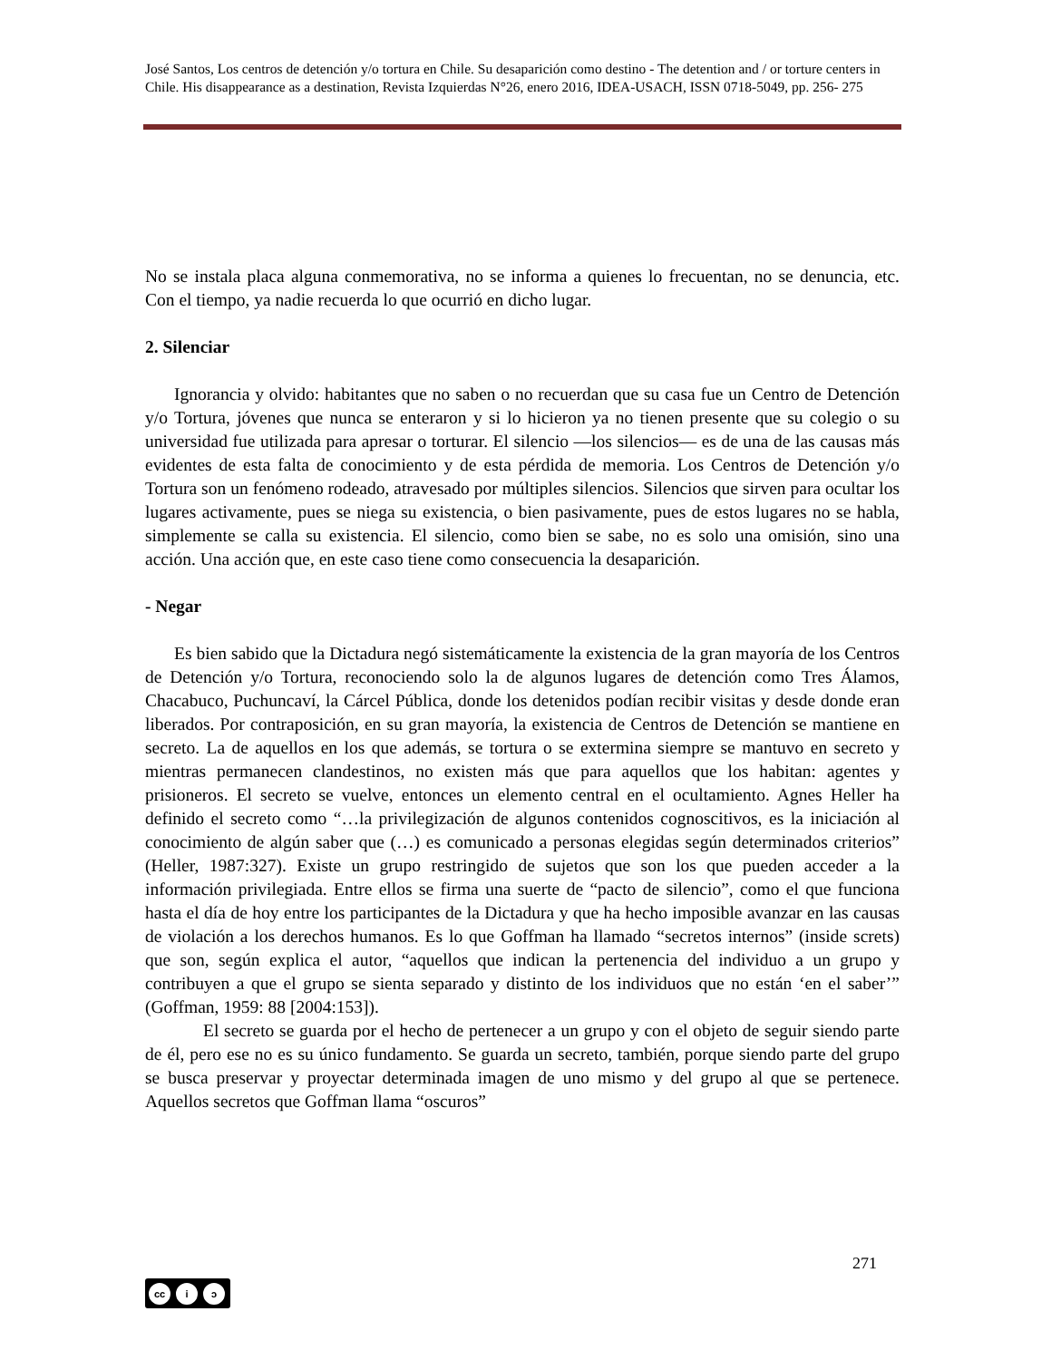José Santos, Los centros de detención y/o tortura en Chile. Su desaparición como destino - The detention and / or torture centers in Chile. His disappearance as a destination, Revista Izquierdas N°26, enero 2016, IDEA-USACH, ISSN 0718-5049, pp. 256- 275
No se instala placa alguna conmemorativa, no se informa a quienes lo frecuentan, no se denuncia, etc. Con el tiempo, ya nadie recuerda lo que ocurrió en dicho lugar.
2. Silenciar
Ignorancia y olvido: habitantes que no saben o no recuerdan que su casa fue un Centro de Detención y/o Tortura, jóvenes que nunca se enteraron y si lo hicieron ya no tienen presente que su colegio o su universidad fue utilizada para apresar o torturar. El silencio —los silencios— es de una de las causas más evidentes de esta falta de conocimiento y de esta pérdida de memoria. Los Centros de Detención y/o Tortura son un fenómeno rodeado, atravesado por múltiples silencios. Silencios que sirven para ocultar los lugares activamente, pues se niega su existencia, o bien pasivamente, pues de estos lugares no se habla, simplemente se calla su existencia. El silencio, como bien se sabe, no es solo una omisión, sino una acción. Una acción que, en este caso tiene como consecuencia la desaparición.
- Negar
Es bien sabido que la Dictadura negó sistemáticamente la existencia de la gran mayoría de los Centros de Detención y/o Tortura, reconociendo solo la de algunos lugares de detención como Tres Álamos, Chacabuco, Puchuncaví, la Cárcel Pública, donde los detenidos podían recibir visitas y desde donde eran liberados. Por contraposición, en su gran mayoría, la existencia de Centros de Detención se mantiene en secreto. La de aquellos en los que además, se tortura o se extermina siempre se mantuvo en secreto y mientras permanecen clandestinos, no existen más que para aquellos que los habitan: agentes y prisioneros. El secreto se vuelve, entonces un elemento central en el ocultamiento. Agnes Heller ha definido el secreto como “…la privilegización de algunos contenidos cognoscitivos, es la iniciación al conocimiento de algún saber que (…) es comunicado a personas elegidas según determinados criterios” (Heller, 1987:327). Existe un grupo restringido de sujetos que son los que pueden acceder a la información privilegiada. Entre ellos se firma una suerte de “pacto de silencio”, como el que funciona hasta el día de hoy entre los participantes de la Dictadura y que ha hecho imposible avanzar en las causas de violación a los derechos humanos. Es lo que Goffman ha llamado “secretos internos” (inside screts) que son, según explica el autor, “aquellos que indican la pertenencia del individuo a un grupo y contribuyen a que el grupo se sienta separado y distinto de los individuos que no están ‘en el saber’” (Goffman, 1959: 88 [2004:153]).
El secreto se guarda por el hecho de pertenecer a un grupo y con el objeto de seguir siendo parte de él, pero ese no es su único fundamento. Se guarda un secreto, también, porque siendo parte del grupo se busca preservar y proyectar determinada imagen de uno mismo y del grupo al que se pertenece. Aquellos secretos que Goffman llama “oscuros”
271
cc i ↄ